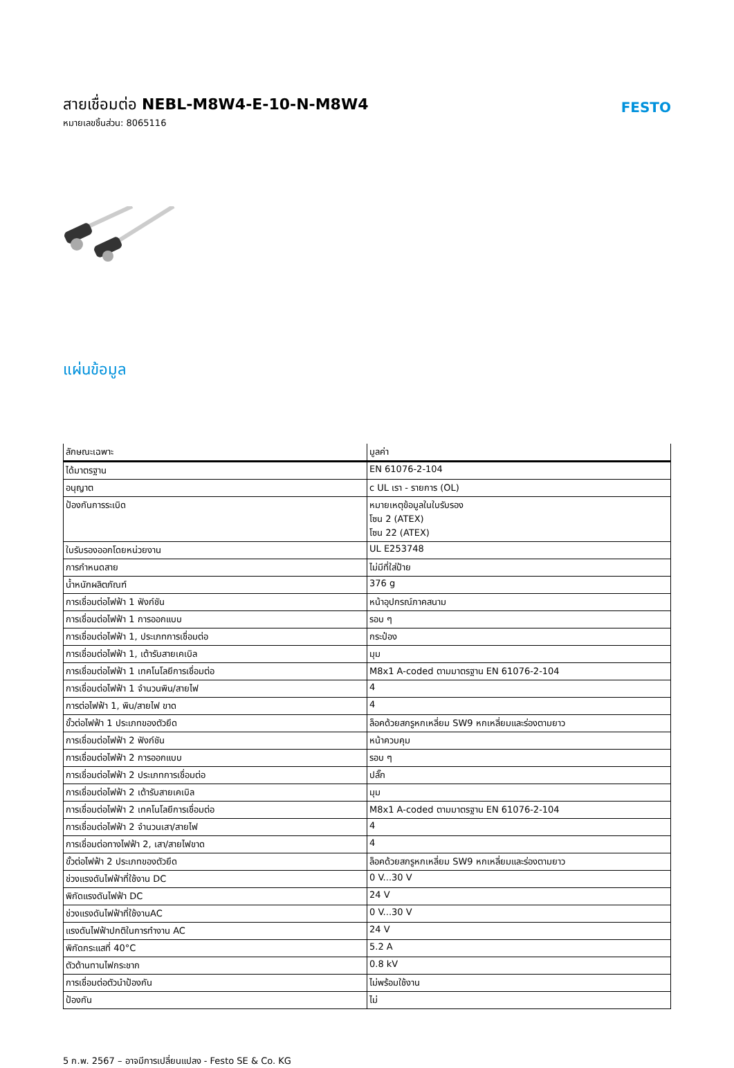สายเชื่อมต่อ NEBL-M8W4-E-10-N-M8W4
หมายเลขชิ้นส่วน: 8065116
FESTO
แผ่นข้อมูล
| ลักษณะเฉพาะ | มูลค่า |
| --- | --- |
| ได้มาตรฐาน | EN 61076-2-104 |
| อนุญาต | c UL เรา - รายการ (OL) |
| ป้องกันการระเบิด | หมายเหตุข้อมูลในใบรับรอง โซน 2 (ATEX) โซน 22 (ATEX) |
| ใบรับรองออกโดยหน่วยงาน | UL E253748 |
| การกำหนดสาย | ไม่มีที่ใส่ป้าย |
| น้ำหนักผลิตภัณฑ์ | 376 g |
| การเชื่อมต่อไฟฟ้า 1 ฟังก์ชัน | หน้าอุปกรณ์ภาคสนาม |
| การเชื่อมต่อไฟฟ้า 1 การออกแบบ | รอบ ๆ |
| การเชื่อมต่อไฟฟ้า 1, ประเภทการเชื่อมต่อ | กระป๋อง |
| การเชื่อมต่อไฟฟ้า 1, เต้ารับสายเคเบิล | มุม |
| การเชื่อมต่อไฟฟ้า 1 เทคโนโลยีการเชื่อมต่อ | M8x1 A-coded ตามมาตรฐาน EN 61076-2-104 |
| การเชื่อมต่อไฟฟ้า 1 จำนวนพิน/สายไฟ | 4 |
| การต่อไฟฟ้า 1, พิน/สายไฟ ขาด | 4 |
| ขั้วต่อไฟฟ้า 1 ประเภทของตัวยึด | ล็อคด้วยสกรูหกเหลี่ยม SW9 หกเหลี่ยมและร่องตามยาว |
| การเชื่อมต่อไฟฟ้า 2 ฟังก์ชัน | หน้าควบคุม |
| การเชื่อมต่อไฟฟ้า 2 การออกแบบ | รอบ ๆ |
| การเชื่อมต่อไฟฟ้า 2 ประเภทการเชื่อมต่อ | ปลั๊ก |
| การเชื่อมต่อไฟฟ้า 2 เต้ารับสายเคเบิล | มุม |
| การเชื่อมต่อไฟฟ้า 2 เทคโนโลยีการเชื่อมต่อ | M8x1 A-coded ตามมาตรฐาน EN 61076-2-104 |
| การเชื่อมต่อไฟฟ้า 2 จำนวนเสา/สายไฟ | 4 |
| การเชื่อมต่อทางไฟฟ้า 2, เสา/สายไฟขาด | 4 |
| ขั้วต่อไฟฟ้า 2 ประเภทของตัวยึด | ล็อคด้วยสกรูหกเหลี่ยม SW9 หกเหลี่ยมและร่องตามยาว |
| ช่วงแรงดันไฟฟ้าที่ใช้งาน DC | 0 V...30 V |
| พิกัดแรงดันไฟฟ้า DC | 24 V |
| ช่วงแรงดันไฟฟ้าที่ใช้งานAC | 0 V...30 V |
| แรงดันไฟฟ้าปกติในการทำงาน AC | 24 V |
| พิกัดกระแสที่ 40°C | 5.2 A |
| ตัวต้านทานไฟกระชาก | 0.8 kV |
| การเชื่อมต่อตัวนำป้องกัน | ไม่พร้อมใช้งาน |
| ป้องกัน | ไม่ |
5 ก.พ. 2567 – อาจมีการเปลี่ยนแปลง - Festo SE & Co. KG